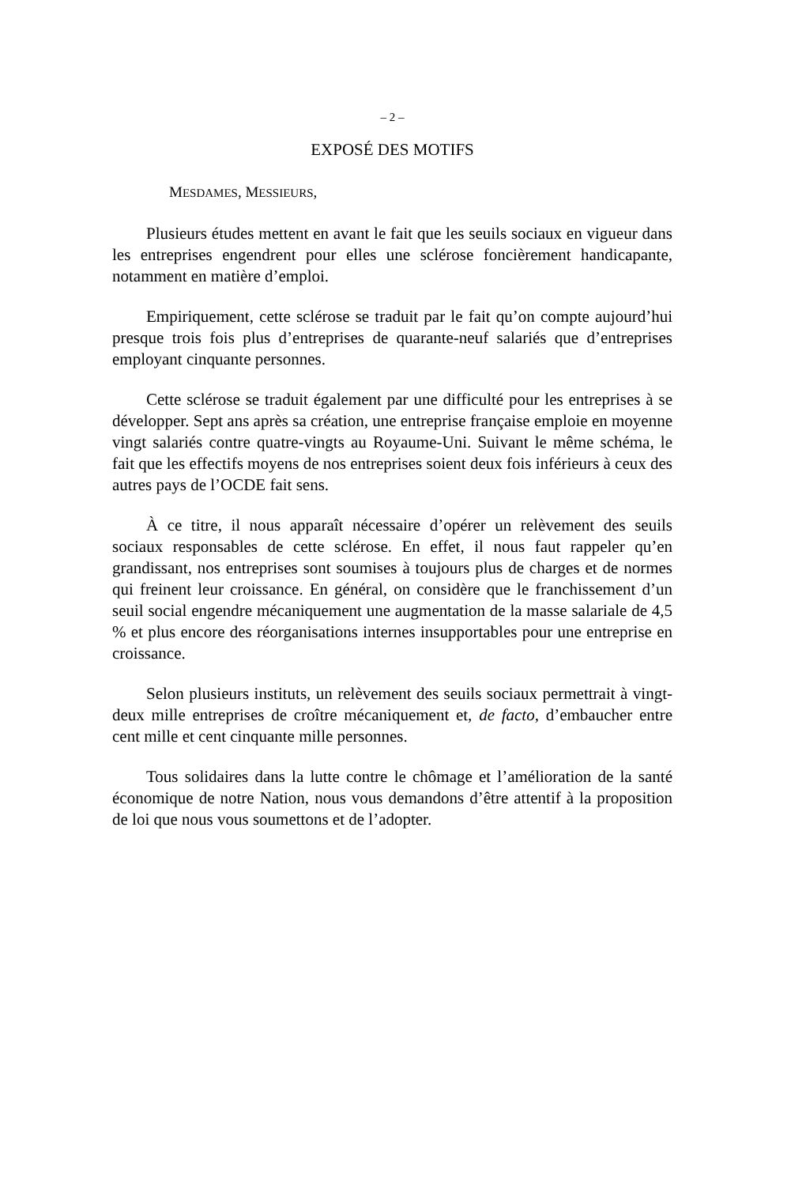– 2 –
EXPOSÉ DES MOTIFS
MESDAMES, MESSIEURS,
Plusieurs études mettent en avant le fait que les seuils sociaux en vigueur dans les entreprises engendrent pour elles une sclérose foncièrement handicapante, notamment en matière d’emploi.
Empiriquement, cette sclérose se traduit par le fait qu’on compte aujourd’hui presque trois fois plus d’entreprises de quarante-neuf salariés que d’entreprises employant cinquante personnes.
Cette sclérose se traduit également par une difficulté pour les entreprises à se développer. Sept ans après sa création, une entreprise française emploie en moyenne vingt salariés contre quatre-vingts au Royaume-Uni. Suivant le même schéma, le fait que les effectifs moyens de nos entreprises soient deux fois inférieurs à ceux des autres pays de l’OCDE fait sens.
À ce titre, il nous apparaît nécessaire d’opérer un relèvement des seuils sociaux responsables de cette sclérose. En effet, il nous faut rappeler qu’en grandissant, nos entreprises sont soumises à toujours plus de charges et de normes qui freinent leur croissance. En général, on considère que le franchissement d’un seuil social engendre mécaniquement une augmentation de la masse salariale de 4,5 % et plus encore des réorganisations internes insupportables pour une entreprise en croissance.
Selon plusieurs instituts, un relèvement des seuils sociaux permettrait à vingt-deux mille entreprises de croître mécaniquement et, de facto, d’embaucher entre cent mille et cent cinquante mille personnes.
Tous solidaires dans la lutte contre le chômage et l’amélioration de la santé économique de notre Nation, nous vous demandons d’être attentif à la proposition de loi que nous vous soumettons et de l’adopter.